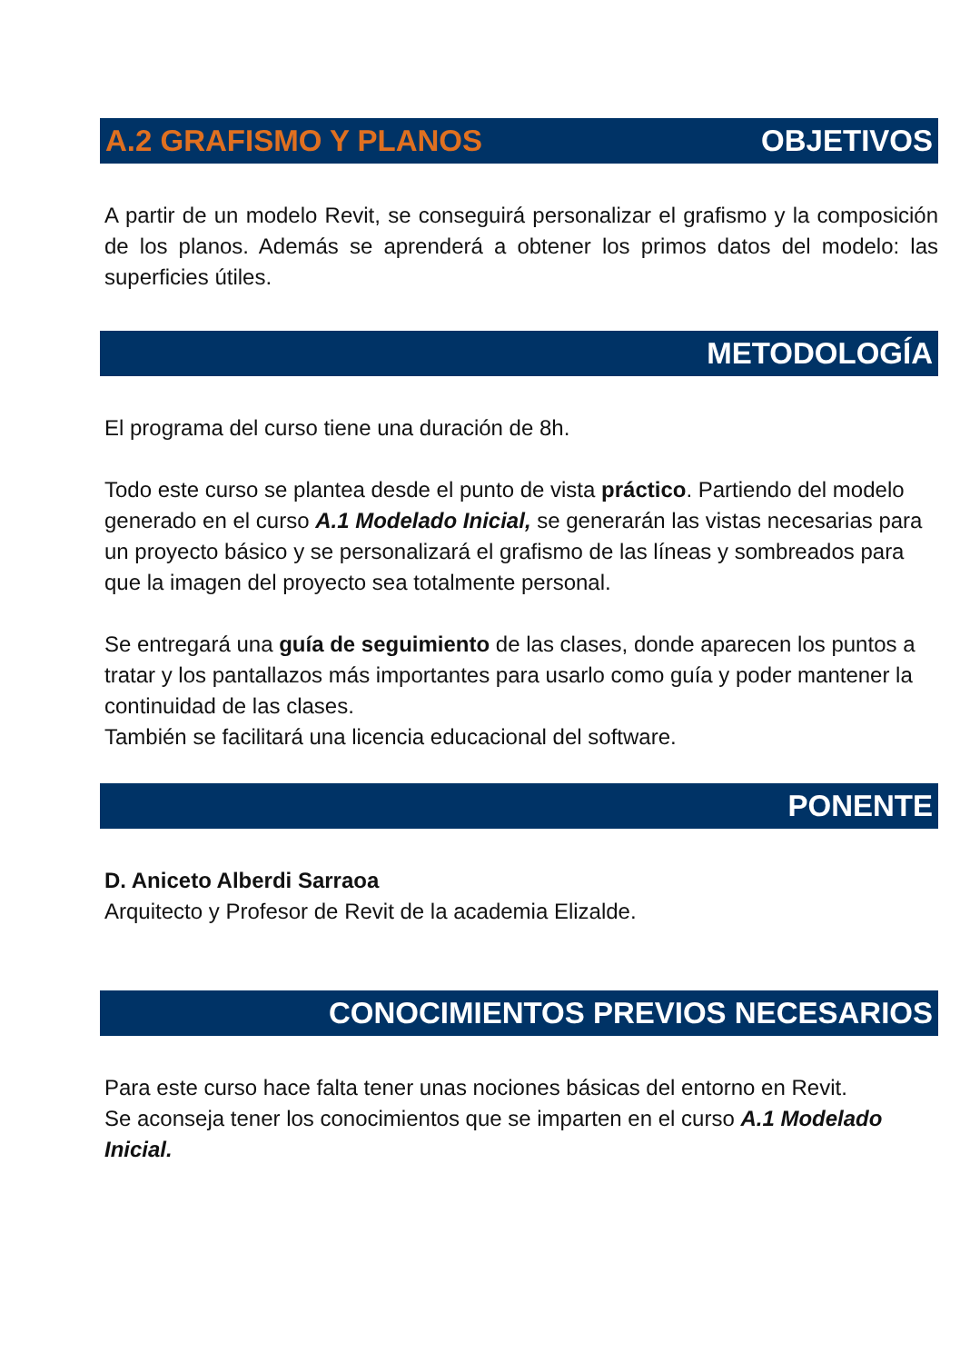A.2 GRAFISMO Y PLANOS OBJETIVOS
A partir de un modelo Revit, se conseguirá personalizar el grafismo y la composición de los planos. Además se aprenderá a obtener los primos datos del modelo: las superficies útiles.
METODOLOGÍA
El programa del curso tiene una duración de 8h.
Todo este curso se plantea desde el punto de vista práctico. Partiendo del modelo generado en el curso A.1 Modelado Inicial, se generarán las vistas necesarias para un proyecto básico y se personalizará el grafismo de las líneas y sombreados para que la imagen del proyecto sea totalmente personal.
Se entregará una guía de seguimiento de las clases, donde aparecen los puntos a tratar y los pantallazos más importantes para usarlo como guía y poder mantener la continuidad de las clases.
También se facilitará una licencia educacional del software.
PONENTE
D. Aniceto Alberdi Sarraoa
Arquitecto y Profesor de Revit de la academia Elizalde.
CONOCIMIENTOS PREVIOS NECESARIOS
Para este curso hace falta tener unas nociones básicas del entorno en Revit.
Se aconseja tener los conocimientos que se imparten en el curso A.1 Modelado Inicial.